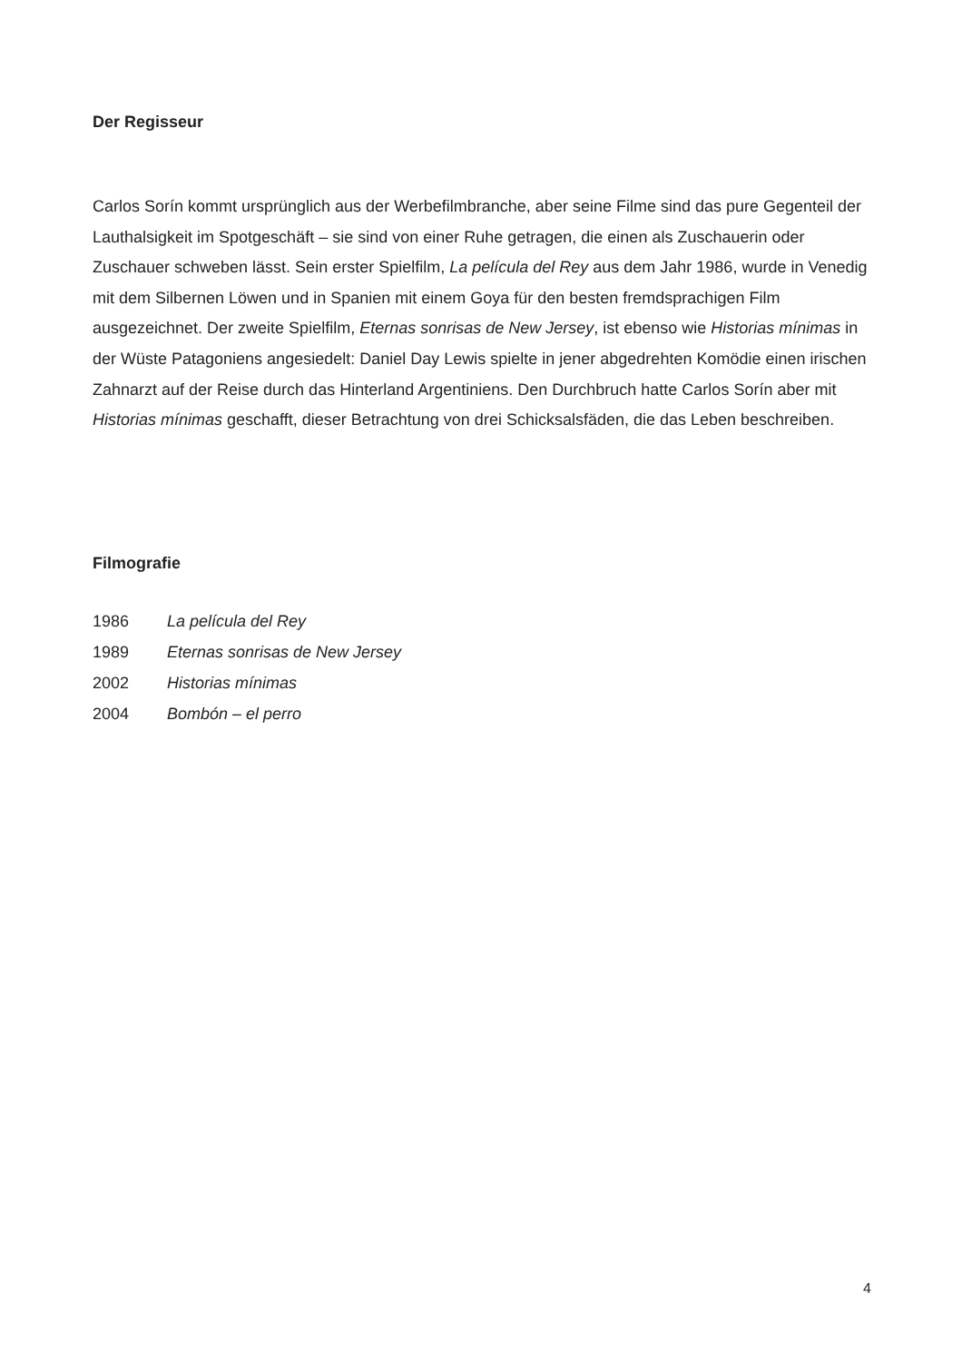Der Regisseur
Carlos Sorín kommt ursprünglich aus der Werbefilmbranche, aber seine Filme sind das pure Gegenteil der Lauthalsigkeit im Spotgeschäft – sie sind von einer Ruhe getragen, die einen als Zuschauerin oder Zuschauer schweben lässt. Sein erster Spielfilm, La película del Rey aus dem Jahr 1986, wurde in Venedig mit dem Silbernen Löwen und in Spanien mit einem Goya für den besten fremdsprachigen Film ausgezeichnet. Der zweite Spielfilm, Eternas sonrisas de New Jersey, ist ebenso wie Historias mínimas in der Wüste Patagoniens angesiedelt: Daniel Day Lewis spielte in jener abgedrehten Komödie einen irischen Zahnarzt auf der Reise durch das Hinterland Argentiniens. Den Durchbruch hatte Carlos Sorín aber mit Historias mínimas geschafft, dieser Betrachtung von drei Schicksalsfäden, die das Leben beschreiben.
Filmografie
1986 La película del Rey
1989 Eternas sonrisas de New Jersey
2002 Historias mínimas
2004 Bombón – el perro
4